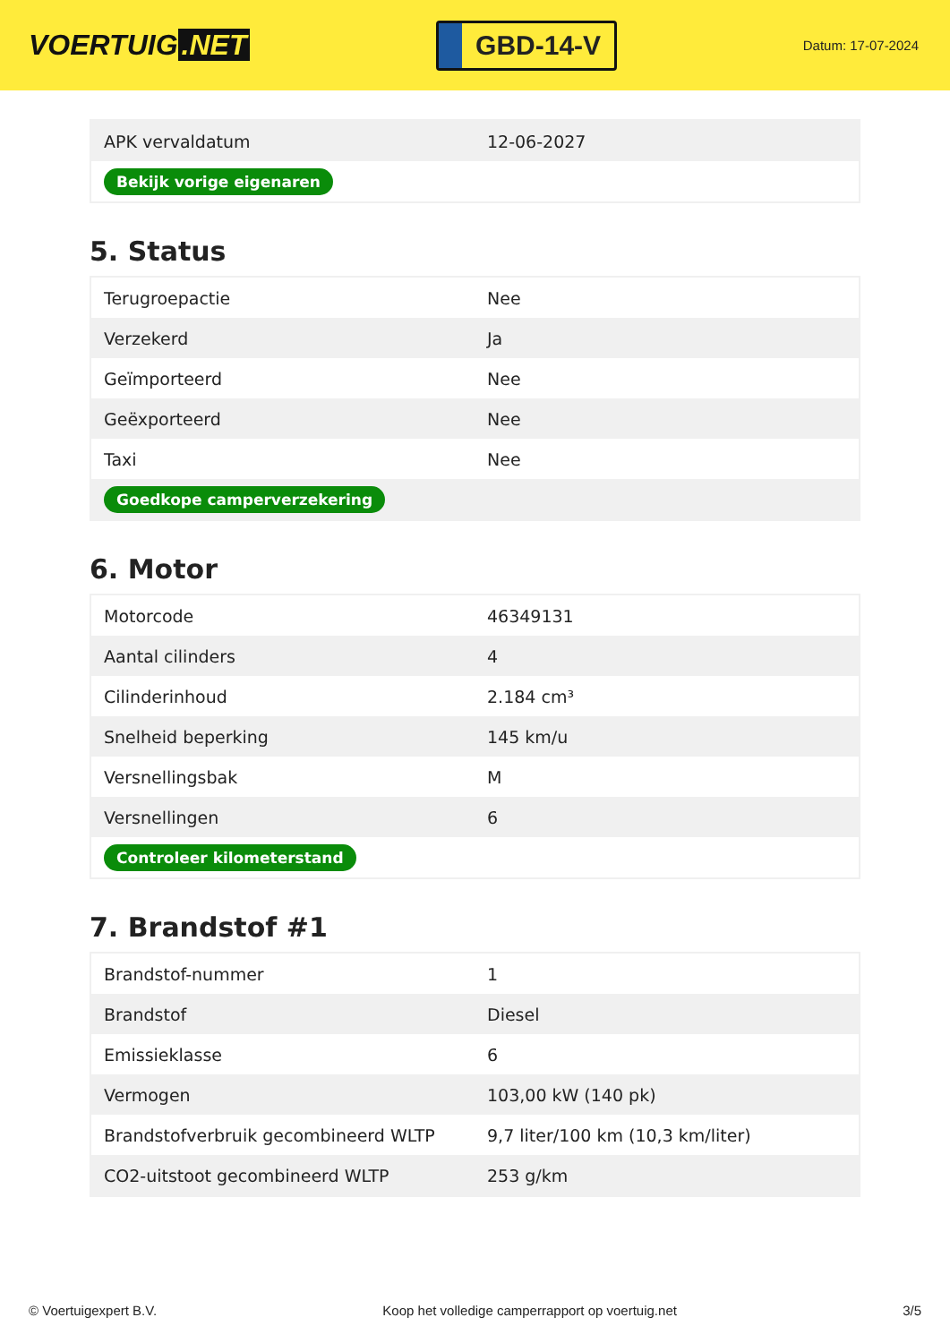VOERTUIG.NET
GBD-14-V
Datum: 17-07-2024
| APK vervaldatum | 12-06-2027 |
| Bekijk vorige eigenaren | |
5. Status
| Terugroepactie | Nee |
| Verzekerd | Ja |
| Geïmporteerd | Nee |
| Geëxporteerd | Nee |
| Taxi | Nee |
| Goedkope camperverzekering | |
6. Motor
| Motorcode | 46349131 |
| Aantal cilinders | 4 |
| Cilinderinhoud | 2.184 cm³ |
| Snelheid beperking | 145 km/u |
| Versnellingsbak | M |
| Versnellingen | 6 |
| Controleer kilometerstand | |
7. Brandstof #1
| Brandstof-nummer | 1 |
| Brandstof | Diesel |
| Emissieklasse | 6 |
| Vermogen | 103,00 kW (140 pk) |
| Brandstofverbruik gecombineerd WLTP | 9,7 liter/100 km (10,3 km/liter) |
| CO2-uitstoot gecombineerd WLTP | 253 g/km |
© Voertuigexpert B.V. Koop het volledige camperrapport op voertuig.net 3/5